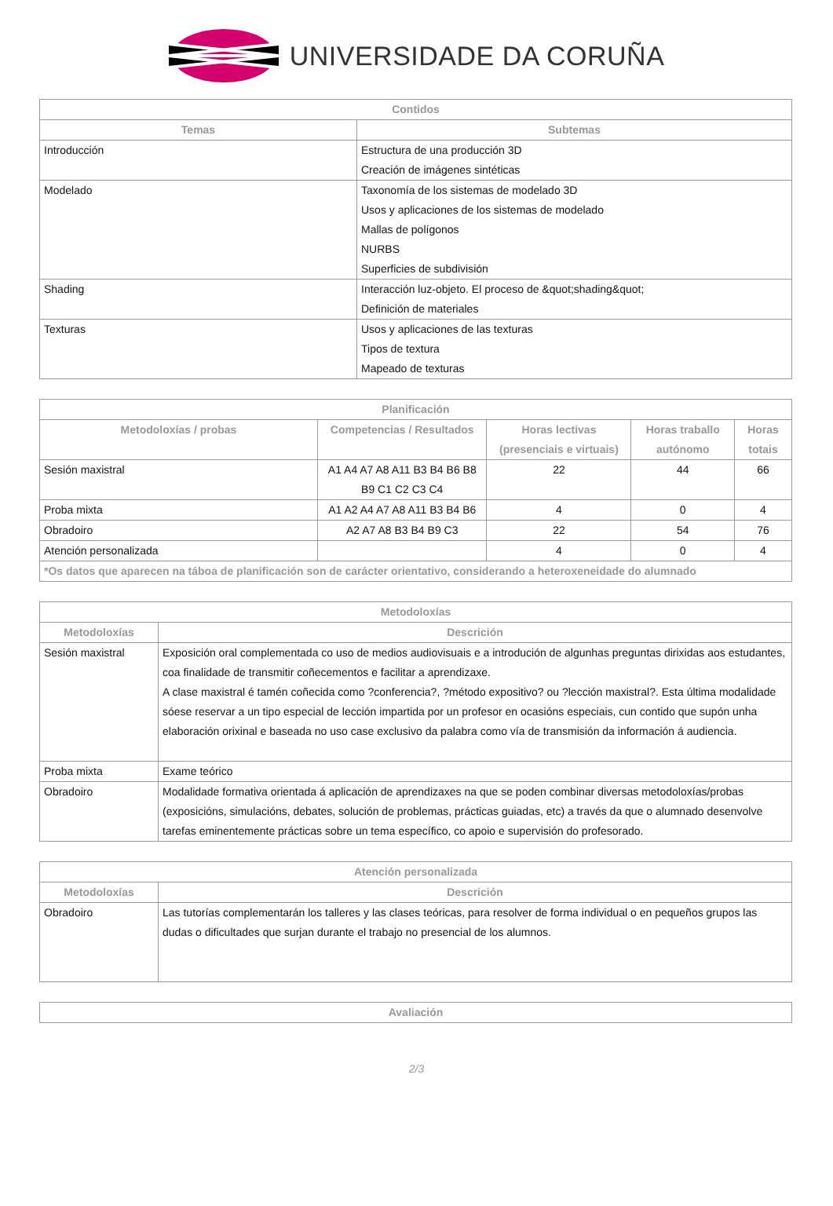UNIVERSIDADE DA CORUÑA
| Contidos | |
| --- | --- |
| Temas | Subtemas |
| Introducción | Estructura de una producción 3D Creación de imágenes sintéticas |
| Modelado | Taxonomía de los sistemas de modelado 3D Usos y aplicaciones de los sistemas de modelado Mallas de polígonos NURBS Superficies de subdivisión |
| Shading | Interacción luz-objeto. El proceso de &quot;shading&quot; Definición de materiales |
| Texturas | Usos y aplicaciones de las texturas Tipos de textura Mapeado de texturas |
| Planificación | | | | |
| --- | --- | --- | --- | --- |
| Metodoloxías / probas | Competencias / Resultados | Horas lectivas (presenciais e virtuais) | Horas traballo autónomo | Horas totais |
| Sesión maxistral | A1 A4 A7 A8 A11 B3 B4 B6 B8 B9 C1 C2 C3 C4 | 22 | 44 | 66 |
| Proba mixta | A1 A2 A4 A7 A8 A11 B3 B4 B6 | 4 | 0 | 4 |
| Obradoiro | A2 A7 A8 B3 B4 B9 C3 | 22 | 54 | 76 |
| Atención personalizada | | 4 | 0 | 4 |
| *Os datos que aparecen na táboa de planificación son de carácter orientativo, considerando a heteroxeneidade do alumnado | | | | |
| Metodoloxías | |
| --- | --- |
| Metodoloxías | Descrición |
| Sesión maxistral | Exposición oral complementada co uso de medios audiovisuais e a introdución de algunhas preguntas dirixidas aos estudantes, coa finalidade de transmitir coñecementos e facilitar a aprendizaxe. A clase maxistral é tamén coñecida como ?conferencia?, ?método expositivo? ou ?lección maxistral?. Esta última modalidade sóese reservar a un tipo especial de lección impartida por un profesor en ocasións especiais, cun contido que supón unha elaboración orixinal e baseada no uso case exclusivo da palabra como vía de transmisión da información á audiencia. |
| Proba mixta | Exame teórico |
| Obradoiro | Modalidade formativa orientada á aplicación de aprendizaxes na que se poden combinar diversas metodoloxías/probas (exposicións, simulacións, debates, solución de problemas, prácticas guiadas, etc) a través da que o alumnado desenvolve tarefas eminentemente prácticas sobre un tema específico, co apoio e supervisión do profesorado. |
| Atención personalizada | |
| --- | --- |
| Metodoloxías | Descrición |
| Obradoiro | Las tutorías complementarán los talleres y las clases teóricas, para resolver de forma individual o en pequeños grupos las dudas o dificultades que surjan durante el trabajo no presencial de los alumnos. |
| Avaliación |
| --- |
2/3